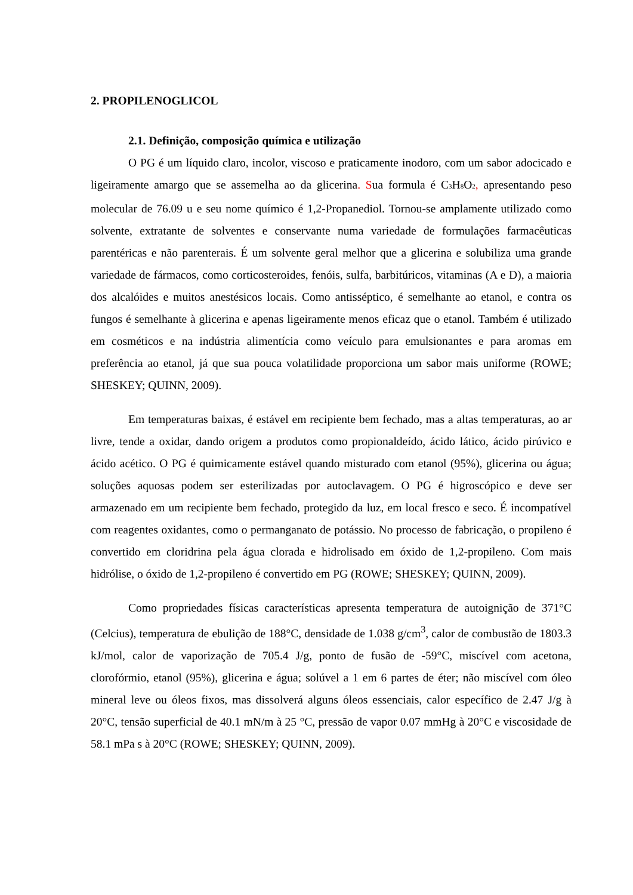2. PROPILENOGLICOL
2.1. Definição, composição química e utilização
O PG é um líquido claro, incolor, viscoso e praticamente inodoro, com um sabor adocicado e ligeiramente amargo que se assemelha ao da glicerina. Sua formula é C<sub>3</sub>H<sub>8</sub>O<sub>2</sub>, apresentando peso molecular de 76.09 u e seu nome químico é 1,2-Propanediol. Tornou-se amplamente utilizado como solvente, extratante de solventes e conservante numa variedade de formulações farmacêuticas parentéricas e não parenterais. É um solvente geral melhor que a glicerina e solubiliza uma grande variedade de fármacos, como corticosteroides, fenóis, sulfa, barbitúricos, vitaminas (A e D), a maioria dos alcalóides e muitos anestésicos locais. Como antisséptico, é semelhante ao etanol, e contra os fungos é semelhante à glicerina e apenas ligeiramente menos eficaz que o etanol. Também é utilizado em cosméticos e na indústria alimentícia como veículo para emulsionantes e para aromas em preferência ao etanol, já que sua pouca volatilidade proporciona um sabor mais uniforme (ROWE; SHESKEY; QUINN, 2009).
Em temperaturas baixas, é estável em recipiente bem fechado, mas a altas temperaturas, ao ar livre, tende a oxidar, dando origem a produtos como propionaldeído, ácido lático, ácido pirúvico e ácido acético. O PG é quimicamente estável quando misturado com etanol (95%), glicerina ou água; soluções aquosas podem ser esterilizadas por autoclavagem. O PG é higroscópico e deve ser armazenado em um recipiente bem fechado, protegido da luz, em local fresco e seco. É incompatível com reagentes oxidantes, como o permanganato de potássio. No processo de fabricação, o propileno é convertido em cloridrina pela água clorada e hidrolisado em óxido de 1,2-propileno. Com mais hidrólise, o óxido de 1,2-propileno é convertido em PG (ROWE; SHESKEY; QUINN, 2009).
Como propriedades físicas características apresenta temperatura de autoignição de 371°C (Celcius), temperatura de ebulição de 188°C, densidade de 1.038 g/cm<sup>3</sup>, calor de combustão de 1803.3 kJ/mol, calor de vaporização de 705.4 J/g, ponto de fusão de -59°C, miscível com acetona, clorofórmio, etanol (95%), glicerina e água; solúvel a 1 em 6 partes de éter; não miscível com óleo mineral leve ou óleos fixos, mas dissolverá alguns óleos essenciais, calor específico de 2.47 J/g à 20°C, tensão superficial de 40.1 mN/m à 25 °C, pressão de vapor 0.07 mmHg à 20°C e viscosidade de 58.1 mPa s à 20°C (ROWE; SHESKEY; QUINN, 2009).